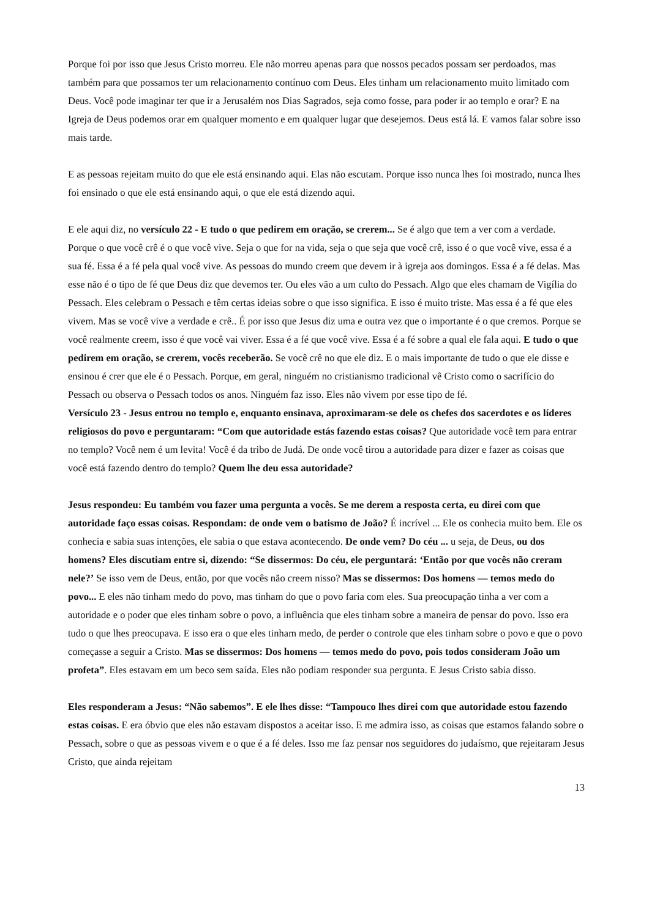Porque foi por isso que Jesus Cristo morreu. Ele não morreu apenas para que nossos pecados possam ser perdoados, mas também para que possamos ter um relacionamento contínuo com Deus. Eles tinham um relacionamento muito limitado com Deus. Você pode imaginar ter que ir a Jerusalém nos Dias Sagrados, seja como fosse, para poder ir ao templo e orar? E na Igreja de Deus podemos orar em qualquer momento e em qualquer lugar que desejemos. Deus está lá. E vamos falar sobre isso mais tarde.
E as pessoas rejeitam muito do que ele está ensinando aqui. Elas não escutam. Porque isso nunca lhes foi mostrado, nunca lhes foi ensinado o que ele está ensinando aqui, o que ele está dizendo aqui.
E ele aqui diz, no versículo 22 - E tudo o que pedirem em oração, se crerem... Se é algo que tem a ver com a verdade. Porque o que você crê é o que você vive. Seja o que for na vida, seja o que seja que você crê, isso é o que você vive, essa é a sua fé. Essa é a fé pela qual você vive. As pessoas do mundo creem que devem ir à igreja aos domingos. Essa é a fé delas. Mas esse não é o tipo de fé que Deus diz que devemos ter. Ou eles vão a um culto do Pessach. Algo que eles chamam de Vigília do Pessach. Eles celebram o Pessach e têm certas ideias sobre o que isso significa. E isso é muito triste. Mas essa é a fé que eles vivem. Mas se você vive a verdade e crê.. É por isso que Jesus diz uma e outra vez que o importante é o que cremos. Porque se você realmente creem, isso é que você vai viver. Essa é a fé que você vive. Essa é a fé sobre a qual ele fala aqui. E tudo o que pedirem em oração, se crerem, vocês receberão. Se você crê no que ele diz. E o mais importante de tudo o que ele disse e ensinou é crer que ele é o Pessach. Porque, em geral, ninguém no cristianismo tradicional vê Cristo como o sacrifício do Pessach ou observa o Pessach todos os anos. Ninguém faz isso. Eles não vivem por esse tipo de fé.
Versículo 23 - Jesus entrou no templo e, enquanto ensinava, aproximaram-se dele os chefes dos sacerdotes e os líderes religiosos do povo e perguntaram: “Com que autoridade estás fazendo estas coisas? Que autoridade você tem para entrar no templo? Você nem é um levita! Você é da tribo de Judá. De onde você tirou a autoridade para dizer e fazer as coisas que você está fazendo dentro do templo? Quem lhe deu essa autoridade?
Jesus respondeu: Eu também vou fazer uma pergunta a vocês. Se me derem a resposta certa, eu direi com que autoridade faço essas coisas. Respondam: de onde vem o batismo de João? É incrível ... Ele os conhecia muito bem. Ele os conhecia e sabia suas intenções, ele sabia o que estava acontecendo. De onde vem? Do céu ... u seja, de Deus, ou dos homens? Eles discutiam entre si, dizendo: “Se dissermos: Do céu, ele perguntará: ‘Então por que vocês não creram nele?’ Se isso vem de Deus, então, por que vocês não creem nisso? Mas se dissermos: Dos homens — temos medo do povo... E eles não tinham medo do povo, mas tinham do que o povo faria com eles. Sua preocupação tinha a ver com a autoridade e o poder que eles tinham sobre o povo, a influência que eles tinham sobre a maneira de pensar do povo. Isso era tudo o que lhes preocupava. E isso era o que eles tinham medo, de perder o controle que eles tinham sobre o povo e que o povo começasse a seguir a Cristo. Mas se dissermos: Dos homens — temos medo do povo, pois todos consideram João um profeta”. Eles estavam em um beco sem saída. Eles não podiam responder sua pergunta. E Jesus Cristo sabia disso.
Eles responderam a Jesus: “Não sabemos”. E ele lhes disse: “Tampouco lhes direi com que autoridade estou fazendo estas coisas. E era óbvio que eles não estavam dispostos a aceitar isso. E me admira isso, as coisas que estamos falando sobre o Pessach, sobre o que as pessoas vivem e o que é a fé deles. Isso me faz pensar nos seguidores do judaísmo, que rejeitaram Jesus Cristo, que ainda rejeitam
13